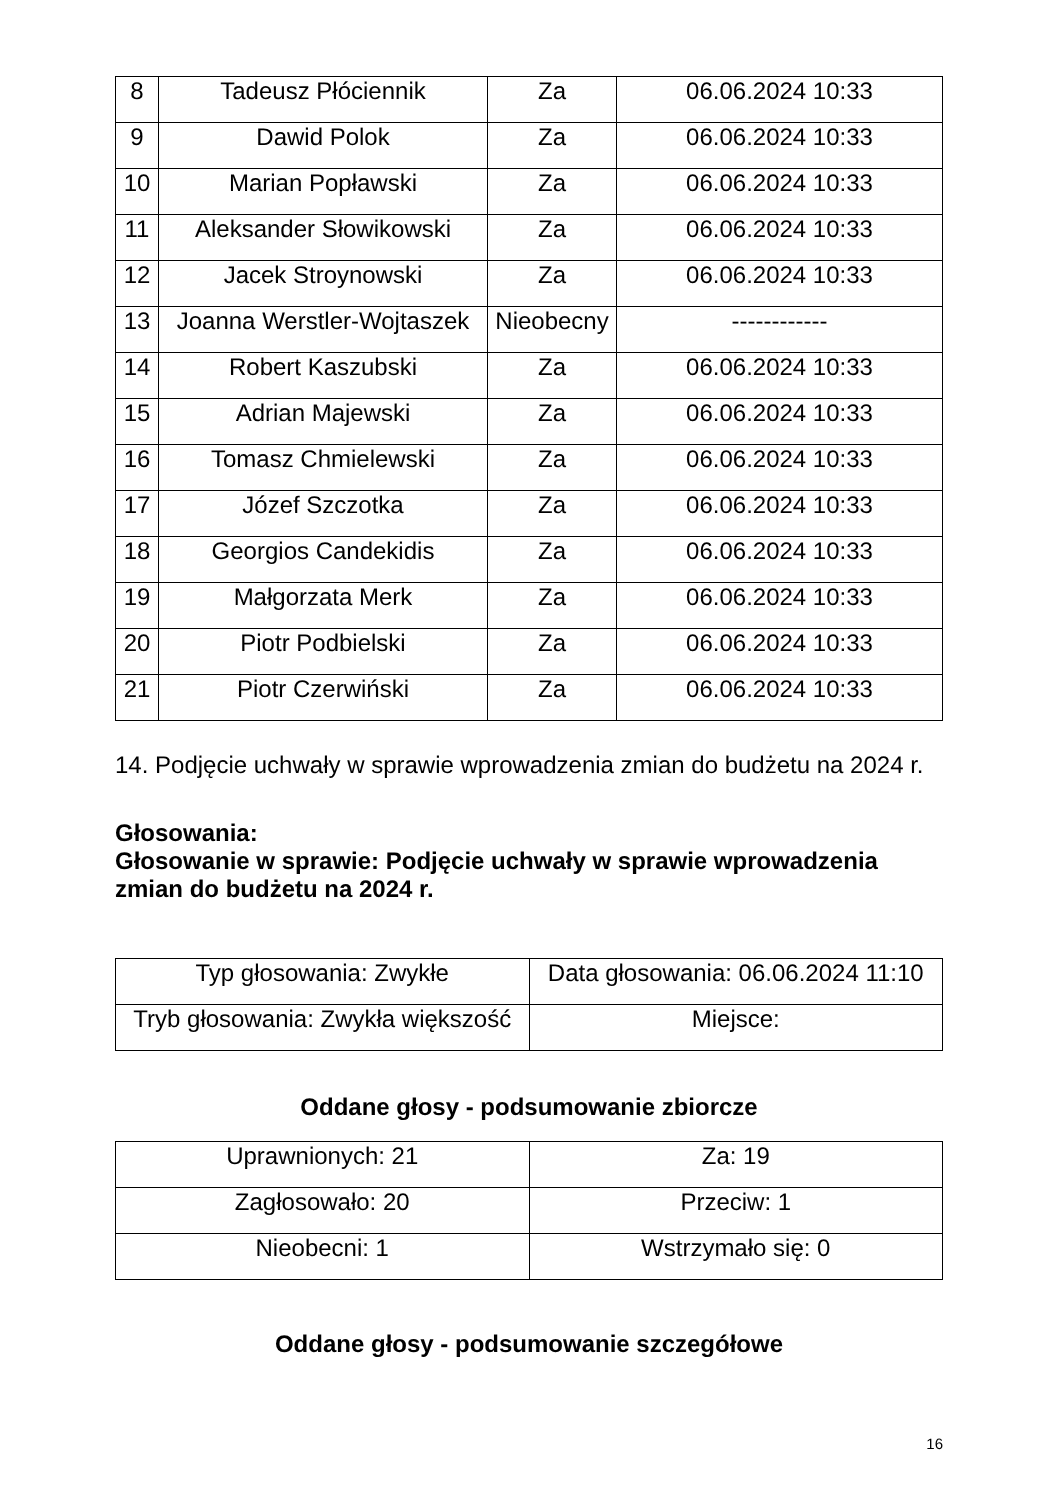| 8 | Tadeusz Płóciennik | Za | 06.06.2024 10:33 |
| 9 | Dawid Polok | Za | 06.06.2024 10:33 |
| 10 | Marian Popławski | Za | 06.06.2024 10:33 |
| 11 | Aleksander Słowikowski | Za | 06.06.2024 10:33 |
| 12 | Jacek Stroynowski | Za | 06.06.2024 10:33 |
| 13 | Joanna Werstler-Wojtaszek | Nieobecny | ------------ |
| 14 | Robert Kaszubski | Za | 06.06.2024 10:33 |
| 15 | Adrian Majewski | Za | 06.06.2024 10:33 |
| 16 | Tomasz Chmielewski | Za | 06.06.2024 10:33 |
| 17 | Józef Szczotka | Za | 06.06.2024 10:33 |
| 18 | Georgios Candekidis | Za | 06.06.2024 10:33 |
| 19 | Małgorzata Merk | Za | 06.06.2024 10:33 |
| 20 | Piotr Podbielski | Za | 06.06.2024 10:33 |
| 21 | Piotr Czerwiński | Za | 06.06.2024 10:33 |
14. Podjęcie uchwały w sprawie wprowadzenia zmian do budżetu na 2024 r.
Głosowania:
Głosowanie w sprawie: Podjęcie uchwały w sprawie wprowadzenia zmian do budżetu na 2024 r.
| Typ głosowania: Zwykłe | Data głosowania: 06.06.2024 11:10 |
| Tryb głosowania: Zwykła większość | Miejsce: |
Oddane głosy - podsumowanie zbiorcze
| Uprawnionych: 21 | Za: 19 |
| Zagłosowało: 20 | Przeciw: 1 |
| Nieobecni: 1 | Wstrzymało się: 0 |
Oddane głosy - podsumowanie szczegółowe
16